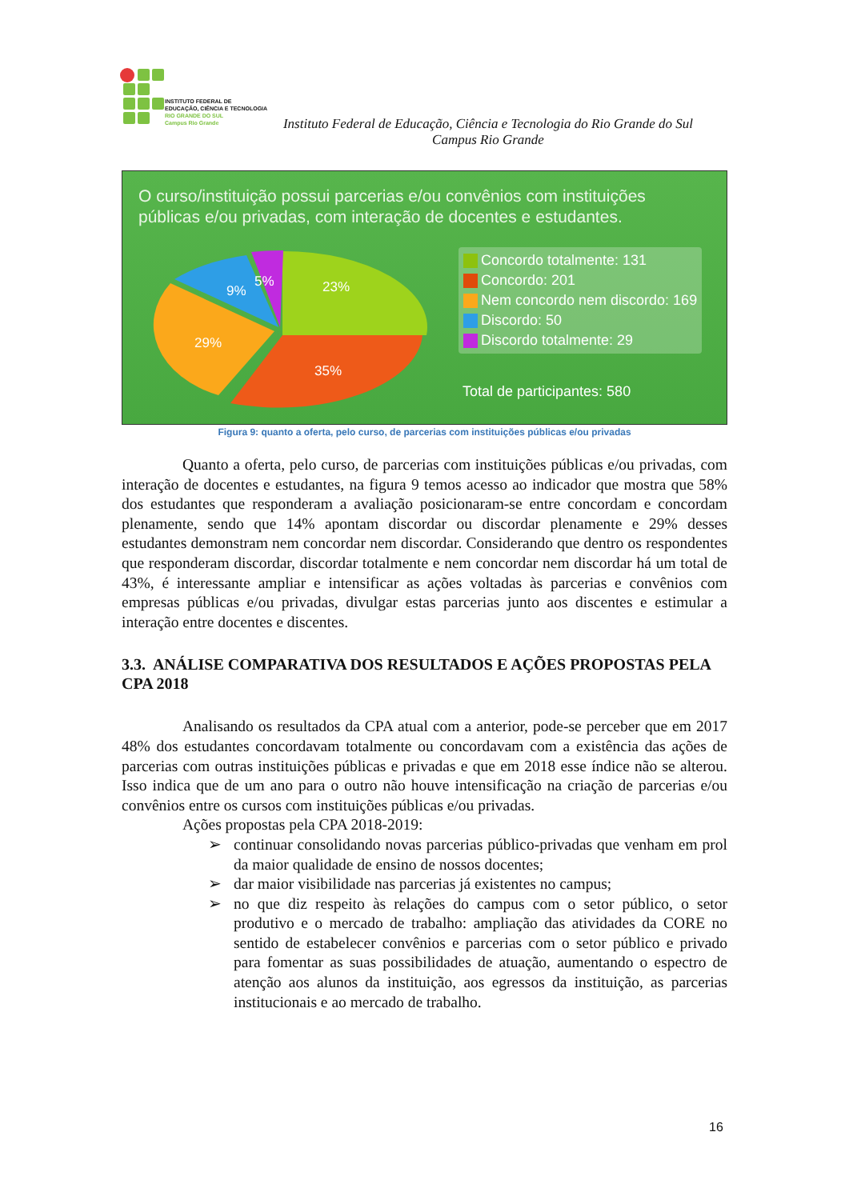INSTITUTO FEDERAL DE
EDUCAÇÃO, CIÊNCIA E TECNOLOGIA
RIO GRANDE DO SUL
Campus Rio Grande
Instituto Federal de Educação, Ciência e Tecnologia do Rio Grande do Sul
Campus Rio Grande
O curso/instituição possui parcerias e/ou convênios com instituições públicas e/ou privadas, com interação de docentes e estudantes.
23%
35%
29%
9%
5%
Concordo totalmente: 131
Concordo: 201
Nem concordo nem discordo: 169
Discordo: 50
Discordo totalmente: 29
Total de participantes: 580
Figura 9: quanto a oferta, pelo curso, de parcerias com instituições públicas e/ou privadas
Quanto a oferta, pelo curso, de parcerias com instituições públicas e/ou privadas, com interação de docentes e estudantes, na figura 9 temos acesso ao indicador que mostra que 58% dos estudantes que responderam a avaliação posicionaram-se entre concordam e concordam plenamente, sendo que 14% apontam discordar ou discordar plenamente e 29% desses estudantes demonstram nem concordar nem discordar. Considerando que dentro os respondentes que responderam discordar, discordar totalmente e nem concordar nem discordar há um total de 43%, é interessante ampliar e intensificar as ações voltadas às parcerias e convênios com empresas públicas e/ou privadas, divulgar estas parcerias junto aos discentes e estimular a interação entre docentes e discentes.
3.3. ANÁLISE COMPARATIVA DOS RESULTADOS E AÇÕES PROPOSTAS PELA CPA 2018
Analisando os resultados da CPA atual com a anterior, pode-se perceber que em 2017 48% dos estudantes concordavam totalmente ou concordavam com a existência das ações de parcerias com outras instituições públicas e privadas e que em 2018 esse índice não se alterou. Isso indica que de um ano para o outro não houve intensificação na criação de parcerias e/ou convênios entre os cursos com instituições públicas e/ou privadas.
Ações propostas pela CPA 2018-2019:
➢ continuar consolidando novas parcerias público-privadas que venham em prol da maior qualidade de ensino de nossos docentes;
➢ dar maior visibilidade nas parcerias já existentes no campus;
➢ no que diz respeito às relações do campus com o setor público, o setor produtivo e o mercado de trabalho: ampliação das atividades da CORE no sentido de estabelecer convênios e parcerias com o setor público e privado para fomentar as suas possibilidades de atuação, aumentando o espectro de atenção aos alunos da instituição, aos egressos da instituição, as parcerias institucionais e ao mercado de trabalho.
16